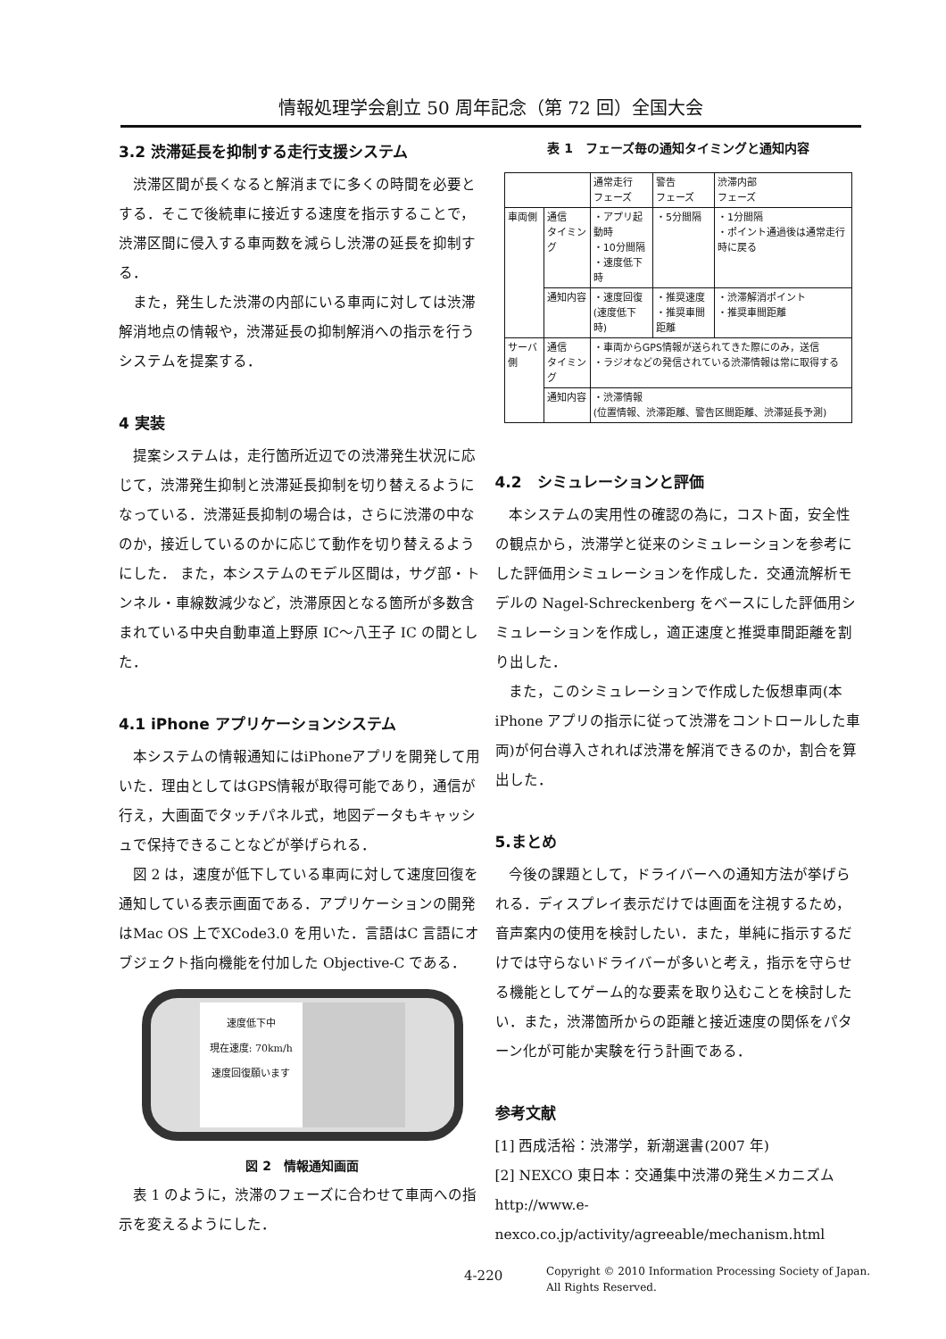情報処理学会創立 50 周年記念（第 72 回）全国大会
3.2 渋滞延長を抑制する走行支援システム
渋滞区間が長くなると解消までに多くの時間を必要とする．そこで後続車に接近する速度を指示することで，渋滞区間に侵入する車両数を減らし渋滞の延長を抑制する．
また，発生した渋滞の内部にいる車両に対しては渋滞解消地点の情報や，渋滞延長の抑制解消への指示を行うシステムを提案する．
4 実装
提案システムは，走行箇所近辺での渋滞発生状況に応じて，渋滞発生抑制と渋滞延長抑制を切り替えるようになっている．渋滞延長抑制の場合は，さらに渋滞の中なのか，接近しているのかに応じて動作を切り替えるようにした． また，本システムのモデル区間は，サグ部・トンネル・車線数減少など，渋滞原因となる箇所が多数含まれている中央自動車道上野原 IC～八王子 IC の間とした．
4.1 iPhone アプリケーションシステム
本システムの情報通知にはiPhoneアプリを開発して用いた．理由としてはGPS情報が取得可能であり，通信が行え，大画面でタッチパネル式，地図データもキャッシュで保持できることなどが挙げられる．
図 2 は，速度が低下している車両に対して速度回復を通知している表示画面である．アプリケーションの開発はMac OS 上でXCode3.0 を用いた．言語はC 言語にオブジェクト指向機能を付加した Objective-C である．
速度低下中
現在速度: 70km/h
速度回復願います
図 2　情報通知画面
表 1 のように，渋滞のフェーズに合わせて車両への指示を変えるようにした．
表 1　フェーズ毎の通知タイミングと通知内容
| | | 通常走行 フェーズ | 警告 フェーズ | 渋滞内部 フェーズ |
| --- | --- | --- | --- | --- |
| 車両側 | 通信 タイミング | ・アプリ起動時 ・10分間隔 ・速度低下時 | ・5分間隔 | ・1分間隔 ・ポイント通過後は通常走行時に戻る |
| | 通知内容 | ・速度回復 (速度低下時) | ・推奨速度 ・推奨車間距離 | ・渋滞解消ポイント ・推奨車間距離 |
| サーバ側 | 通信 タイミング | ・車両からGPS情報が送られてきた際にのみ，送信 ・ラジオなどの発信されている渋滞情報は常に取得する | | |
| | 通知内容 | ・渋滞情報 (位置情報、渋滞距離、警告区間距離、渋滞延長予測) | | |
4.2　シミュレーションと評価
本システムの実用性の確認の為に，コスト面，安全性の観点から，渋滞学と従来のシミュレーションを参考にした評価用シミュレーションを作成した．交通流解析モデルの Nagel-Schreckenberg をベースにした評価用シミュレーションを作成し，適正速度と推奨車間距離を割り出した．
また，このシミュレーションで作成した仮想車両(本iPhone アプリの指示に従って渋滞をコントロールした車両)が何台導入されれば渋滞を解消できるのか，割合を算出した．
5.まとめ
今後の課題として，ドライバーへの通知方法が挙げられる．ディスプレイ表示だけでは画面を注視するため，音声案内の使用を検討したい．また，単純に指示するだけでは守らないドライバーが多いと考え，指示を守らせる機能としてゲーム的な要素を取り込むことを検討したい．また，渋滞箇所からの距離と接近速度の関係をパターン化が可能か実験を行う計画である．
参考文献
[1] 西成活裕：渋滞学，新潮選書(2007 年)
[2] NEXCO 東日本：交通集中渋滞の発生メカニズム http://www.e-nexco.co.jp/activity/agreeable/mechanism.html
4-220
Copyright © 2010 Information Processing Society of Japan.
All Rights Reserved.